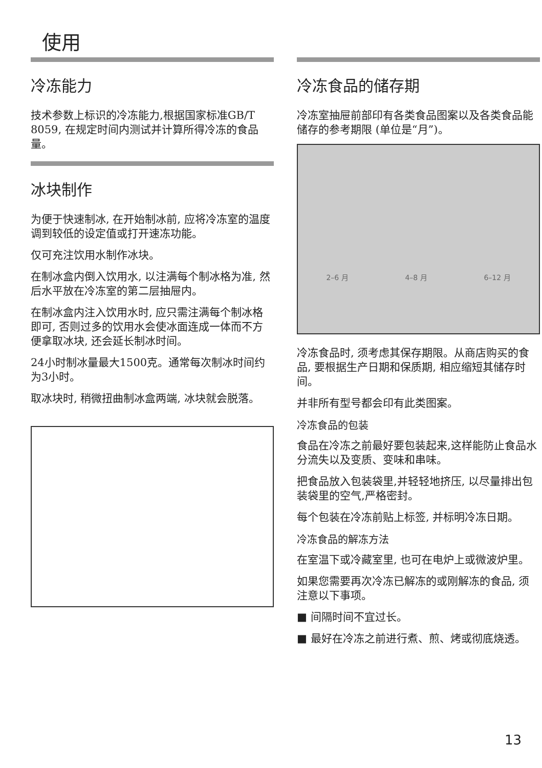使用
冷冻能力
技术参数上标识的冷冻能力,根据国家标准GB/T 8059, 在规定时间内测试并计算所得冷冻的食品量。
冰块制作
为便于快速制冰, 在开始制冰前, 应将冷冻室的温度调到较低的设定值或打开速冻功能。
仅可充注饮用水制作冰块。
在制冰盒内倒入饮用水, 以注满每个制冰格为准, 然后水平放在冷冻室的第二层抽屉内。
在制冰盒内注入饮用水时, 应只需注满每个制冰格即可, 否则过多的饮用水会使冰面连成一体而不方便拿取冰块, 还会延长制冰时间。
24小时制冰量最大1500克。通常每次制冰时间约为3小时。
取冰块时, 稍微扭曲制冰盒两端, 冰块就会脱落。
冷冻食品的储存期
冷冻室抽屉前部印有各类食品图案以及各类食品能储存的参考期限 (单位是“月”)。
2–6 月 4–8 月 6–12 月
冷冻食品时, 须考虑其保存期限。从商店购买的食品, 要根据生产日期和保质期, 相应缩短其储存时间。
并非所有型号都会印有此类图案。
冷冻食品的包装
食品在冷冻之前最好要包装起来,这样能防止食品水分流失以及变质、变味和串味。
把食品放入包装袋里,并轻轻地挤压, 以尽量排出包装袋里的空气,严格密封。
每个包装在冷冻前贴上标签, 并标明冷冻日期。
冷冻食品的解冻方法
在室温下或冷藏室里, 也可在电炉上或微波炉里。
如果您需要再次冷冻已解冻的或刚解冻的食品, 须注意以下事项。
■ 间隔时间不宜过长。
■ 最好在冷冻之前进行煮、煎、烤或彻底烧透。
13